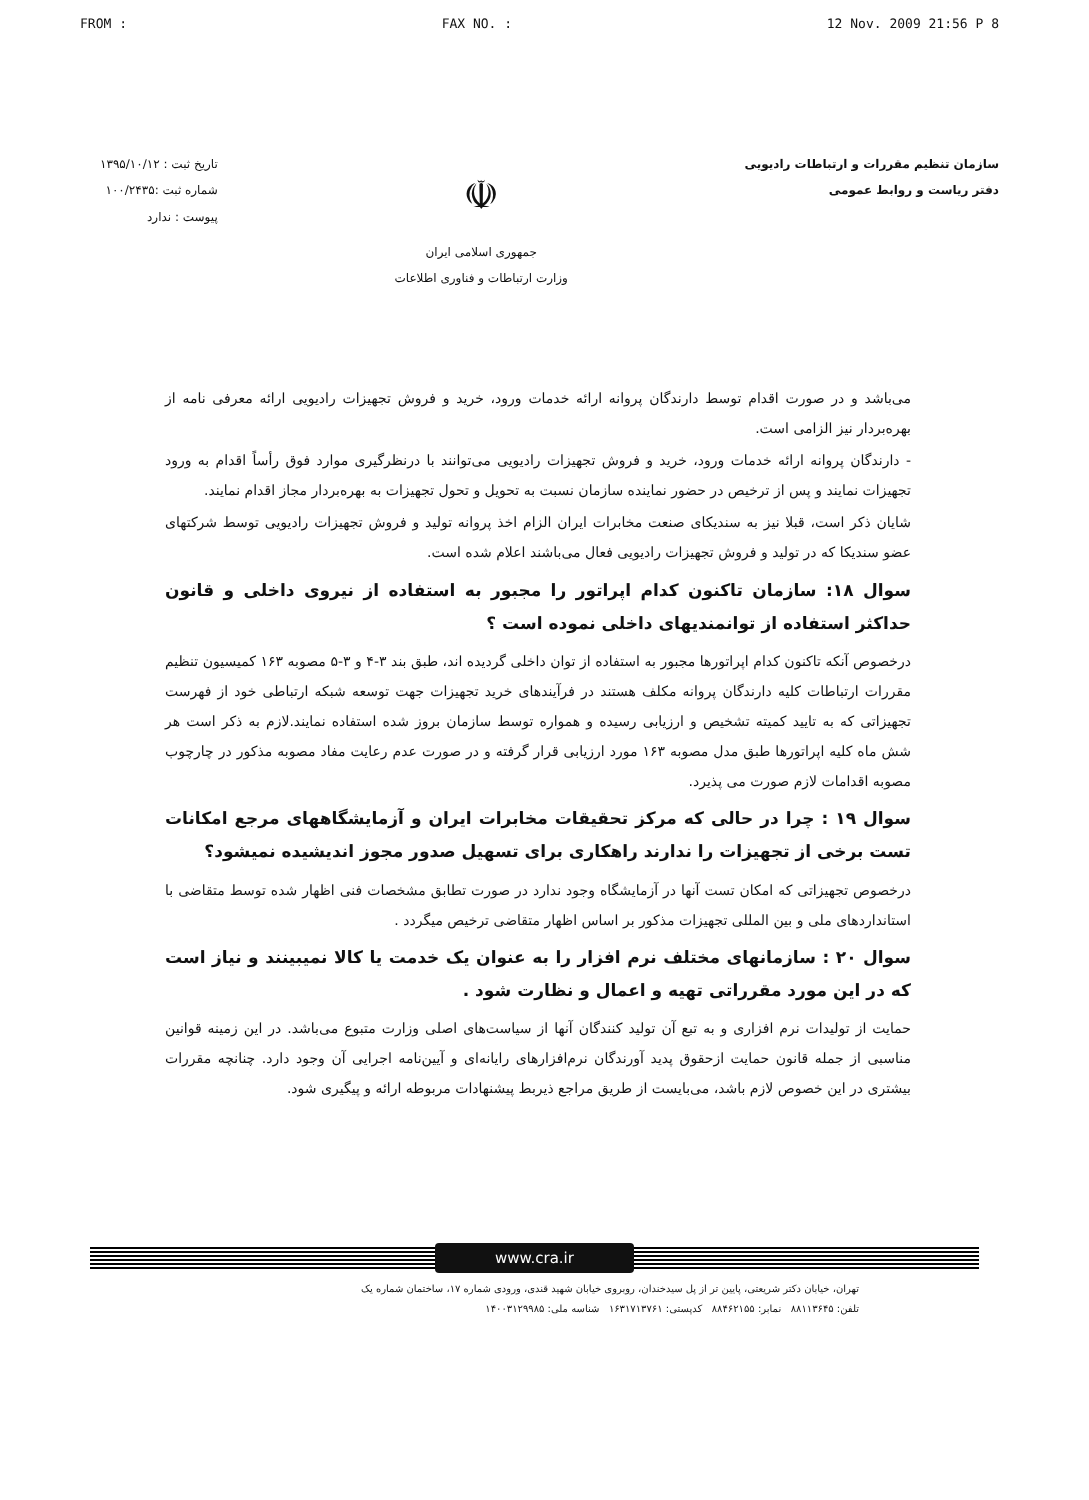FROM : FAX NO. : 12 Nov. 2009 21:56 P 8
سازمان تنظیم مقررات و ارتباطات رادیویی
دفتر ریاست و روابط عمومی
☫
جمهوری اسلامی ایران
وزارت ارتباطات و فناوری اطلاعات
تاریخ ثبت : ۱۳۹۵/۱۰/۱۲
شماره ثبت :۱۰۰/۲۴۳۵
پیوست : ندارد
می‌باشد و در صورت اقدام توسط دارندگان پروانه ارائه خدمات ورود، خرید و فروش تجهیزات رادیویی ارائه معرفی نامه از بهره‌بردار نیز الزامی است.
- دارندگان پروانه ارائه خدمات ورود، خرید و فروش تجهیزات رادیویی می‌توانند با درنظرگیری موارد فوق رأساً اقدام به ورود تجهیزات نمایند و پس از ترخیص در حضور نماینده سازمان نسبت به تحویل و تحول تجهیزات به بهره‌بردار مجاز اقدام نمایند.
شایان ذکر است، قبلا نیز به سندیکای صنعت مخابرات ایران الزام اخذ پروانه تولید و فروش تجهیزات رادیویی توسط شرکتهای عضو سندیکا که در تولید و فروش تجهیزات رادیویی فعال می‌باشند اعلام شده است.
سوال ۱۸: سازمان تاکنون کدام اپراتور را مجبور به استفاده از نیروی داخلی و قانون حداکثر استفاده از توانمندیهای داخلی نموده است ؟
درخصوص آنکه تاکنون کدام اپراتورها مجبور به استفاده از توان داخلی گردیده اند، طبق بند ۳-۴ و ۳-۵ مصوبه ۱۶۳ کمیسیون تنظیم مقررات ارتباطات کلیه دارندگان پروانه مکلف هستند در فرآیندهای خرید تجهیزات جهت توسعه شبکه ارتباطی خود از فهرست تجهیزاتی که به تایید کمیته تشخیص و ارزیابی رسیده و همواره توسط سازمان بروز شده استفاده نمایند.لازم به ذکر است هر شش ماه کلیه اپراتورها طبق مدل مصوبه ۱۶۳ مورد ارزیابی قرار گرفته و در صورت عدم رعایت مفاد مصوبه مذکور در چارچوب مصوبه اقدامات لازم صورت می پذیرد.
سوال ۱۹ : چرا در حالی که مرکز تحقیقات مخابرات ایران و آزمایشگاههای مرجع امکانات تست برخی از تجهیزات را ندارند راهکاری برای تسهیل صدور مجوز اندیشیده نمیشود؟
درخصوص تجهیزاتی که امکان تست آنها در آزمایشگاه وجود ندارد در صورت تطابق مشخصات فنی اظهار شده توسط متقاضی با استانداردهای ملی و بین المللی تجهیزات مذکور بر اساس اظهار متقاضی ترخیص میگردد .
سوال ۲۰ : سازمانهای مختلف نرم افزار را به عنوان یک خدمت یا کالا نمیبینند و نیاز است که در این مورد مقرراتی تهیه و اعمال و نظارت شود .
حمایت از تولیدات نرم افزاری و به تبع آن تولید کنندگان آنها از سیاست‌های اصلی وزارت متبوع می‌باشد. در این زمینه قوانین مناسبی از جمله قانون حمایت ازحقوق پدید آورندگان نرم‌افزارهای رایانه‌ای و آیین‌نامه اجرایی آن وجود دارد. چنانچه مقررات بیشتری در این خصوص لازم باشد، می‌بایست از طریق مراجع ذیربط پیشنهادات مربوطه ارائه و پیگیری شود.
www.cra.ir
تهران، خیابان دکتر شریعتی، پایین تر از پل سیدخندان، روبروی خیابان شهید قندی، ورودی شماره ۱۷، ساختمان شماره یک
تلفن: ۸۸۱۱۳۶۴۵ نمابر: ۸۸۴۶۲۱۵۵ کدپستی: ۱۶۳۱۷۱۳۷۶۱ شناسه ملی: ۱۴۰۰۳۱۲۹۹۸۵